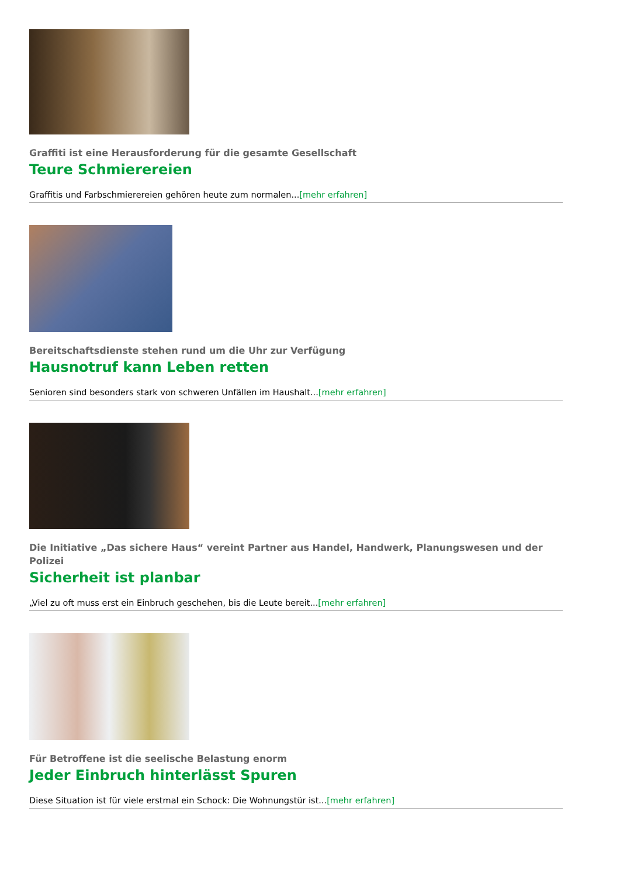Graffiti ist eine Herausforderung für die gesamte Gesellschaft
Teure Schmierereien
Graffitis und Farbschmierereien gehören heute zum normalen...[mehr erfahren]
Bereitschaftsdienste stehen rund um die Uhr zur Verfügung
Hausnotruf kann Leben retten
Senioren sind besonders stark von schweren Unfällen im Haushalt...[mehr erfahren]
Die Initiative „Das sichere Haus“ vereint Partner aus Handel, Handwerk, Planungswesen und der Polizei
Sicherheit ist planbar
„Viel zu oft muss erst ein Einbruch geschehen, bis die Leute bereit...[mehr erfahren]
Für Betroffene ist die seelische Belastung enorm
Jeder Einbruch hinterlässt Spuren
Diese Situation ist für viele erstmal ein Schock: Die Wohnungstür ist...[mehr erfahren]